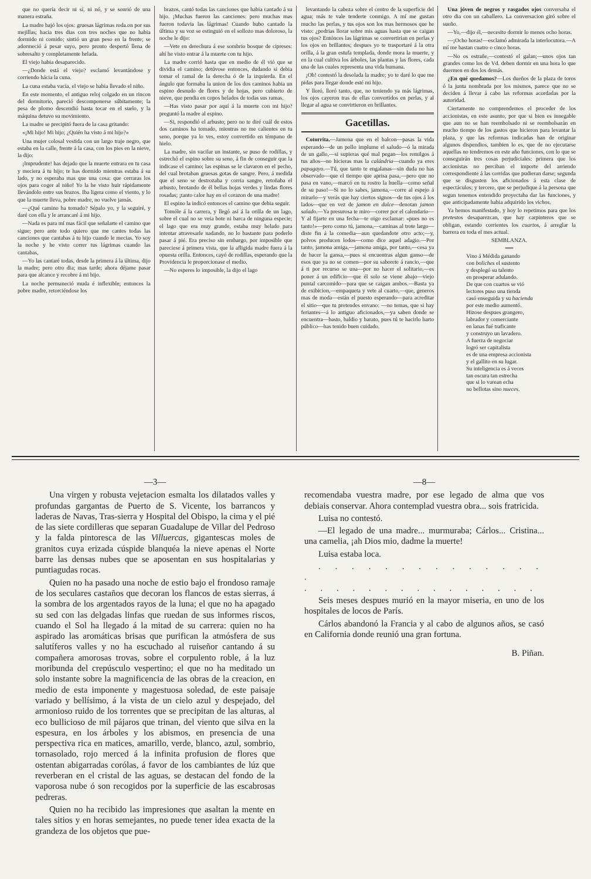que no quería decir ni sí, ni nó, y se sonrió de una manera estraña.
La madre bajó los ojos: gruesas lágrimas roda.on por sus mejillas; hacia tres dias con tres noches que no habia dormido ni comido; sintió un gran peso en la frente; se adormeció á pesar suyo, pero pronto despertó llena de sobresalto y completamente helada.
El viejo habia desaparecido.
—¿Donde está el viejo? esclamó levantándose y corriendo hácia la cuna.
La cuna estaba vacia, el viejo se habia llevado el niño.
En este momento, el antiguo reloj colgado en un rincon del dormitorio, pareció descomponerse súbitamente; la pesa de plomo descendió hasta tocar en el suelo, y la máquina detuvo su movimiento.
La madre se precipitó fuera de la casa gritando:
«¡Mi hijo! Mi hijo; ¿Quién ha visto á mi hijo?»
Una mujer colosal vestida con un largo traje negro, que estaba en la calle, frente á la casa, con los pies en la nieve, la dijo:
¡Imprudente! has dejado que la muerte entrara en tu casa y meciera á tu hijo; te has dormido mientras estaba á su lado, y no esperaba mas que una cosa: que cerraras los ojos para coger al niño! Yo la he visto huir rápidamente llevándolo entre sus brazos. Iba ligera como el viento, y lo que la muerte lleva, pobre madre, no vuelve jamás.
—¿Qué camino ha tomado? Sépalo yo, y la seguiré, y daré con ella y le arrancaré á mi hijo.
—Nada es para mí mas fácil que señalarte el camino que sigue; pero ante todo quiero que me cantes todas las canciones que cantabas á tu hijo cuando le mecias. Yo soy la noche y he visto correr tus lágrimas cuando las cantabas,
—Yo las cantaré todas, desde la primera á la última, dijo la madre; pero otro dia; mas tarde; ahora déjame pasar para que alcance y recobre á mi hijo.
La noche permaneció muda é inflexible; entonces la pobre madre, retorciéndose los
brazos, cantó todas las canciones que habia cantado á su hijo. ¡Muchas fueron las canciones: pero muchas mas fueron todavia las lágrimas! Cuando hubo cantado la última y su voz se estinguió en el sollozo mas doloroso, la noche le dijo:
—Vete en derechura á ese sombrio bosque de cipreses: ahí he visto entrar á la muerte con tu hijo.
La madre corrió hasta que en medio de él vió que se dividia el camino; detúvose entonces, dudando si debia tomar el ramal de la derecha ó de la izquierda. En el ángulo que formaba la union de los dos caminos habia un espino desnudo de flores y de hojas, pero cubierto de nieve, que pendia en copos helados de todas sus ramas.
—Has visto pasar por aquí á la muerte con mi hijo? preguntó la madre al espino.
—Si, respondió el arbusto; pero no te diré cuál de estos dos caminos ha tomado, mientras no me calientes en tu seno, porque ya lo ves, estoy convertido en témpano de hielo.
La madre, sin vacilar un instante, se puso de rodillas, y estrechó el espino sobre su seno, á fin de conseguir que la indicase el camino; las espinas se le clavaron en el pecho, del cual brotaban gruesas gotas de sangre. Pero, á medida que el seno se destrozaba y corria sangre, retoñaba el arbusto, brotando de él bellas hojas verdes y lindas flores rosadas; ¡tanto calor hay en el corazon de una madre!
El espino la indicó entonces el camino que debia seguir.
Tomóle á la carrera, y llegó así á la orilla de un lago, sobre el cual no se veia bote ni barca de ninguna especie; el lago que era muy grande, estaba muy helado para intentar atravesarle nadando, no lo bastante para poderlo pasar á pié. Era preciso sin embargo, por imposible que pareciese á primera vista, que la afligida madre fuera á la opuesta orilla. Entonces, cayó de rodillas, esperando que la Providencia le proporcionase el medio.
—No esperes lo imposible, la dijo el lago
levantando la cabeza sobre el centro de la superficie del agua; más te vale tenderte conmigo. A mí me gustan mucho las perlas, y tus ojos son los mas hermosos que he visto: ¿podrias llorar sobre mis aguas hasta que se caigan tus ojos? Entónces las lágrimas se convertirian en perlas y los ojos en brillantes; despues yo te trasportaré á la otra orilla, á la gran estufa templada, donde mora la muerte, y en la cual cultiva los árboles, las plantas y las flores, cada una de las cuales representa una vida humana.
¡Oh! contestó la desolada la madre; yo te daré lo que me pidas para llegar donde esté mi hijo.
Y lloró, lloró tanto, que, no teniendo ya más lágrimas, los ojos cayeron tras de ellas convertidos en perlas, y al llegar al agua se convirtieron en brillantes.
Gacetillas.
Cotorrita.—Jamona que en el balcon—pasas la vida esperando—de un pollo implume el saludo—ó la mirada de un gallo,—si supieras qué mal pegan—los remilgos á tus años—no hicieras mas la calándria—cuando ya eres papagayo.—Tú, que tanto te engalanas—sin duda no has observado—que el tiempo que aprisa pasa,—pero que no pasa en vano,—marcó en tu rostro la huella—como señal de su paso!—Si no lo sabes, jamona,—corre al espejo á mirarlo—y verás que hay ciertos signos—de tus ojos á los lados—que en vez de jamon en dulce—denotan jamon salado.—Ya presurosa te miro—correr por el calendario—Y al fijarte en una fecha—te oigo esclamar: «pues no es tanto!»—pero como tú, jamona,—caminas al trote largo—diste fin á la comedia—aun quedandote otro acto;—y, polvos producen lodos—como dice aquel adagio.—Por tanto, jamona amiga,—jamona amiga, por tanto,—cesa ya de hacer la gansa,—pues si encuentras algun ganso—de esos que ya no se comen—por su saborete á rancio,—que á ti por recurso se una—por no hacer el solitario,—es poner á un edificio—que él solo se viene abajo—viejo puntal carcomido—para que se caigan ambos.—Basta ya de exibicion,—empaqueta y vete al cuarto,—que, generos mas de moda—están el puesto esperando—para acreditar el sitio—que tu pretendes envano: —no temas, que si hay feriantes—á lo antiguo aficionados,—ya saben donde se encuentra—basto, baldio y barato, pues tú te hacirlo harto público—has tenido buen cuidado.
Una jóven de negros y rasgados ojos conversaba el otro dia con un caballero. La conversacion giró sobre el sueño.
—Yo,—dijo él,—necesito dormir lo menos ocho horas.
—¡Ocho horas!—esclamó admirada la interlocutora.—A mí me bastan cuatro o cinco horas.
—No os estrañe,—contestó el galan;—unos ojos tan grandes como los de Vd. deben dormir en una hora lo que duermen en dos los demás.
¿En qué quedamos?—Los dueños de la plaza de toros ó la junta nombrada por los mismos, parece que no se deciden á llevar á cabo las reformas acordadas por la autoridad.
Ciertamente no comprendemos el proceder de los accionistas, en este asunto, por que si bien es innegable que aun no se han reembolsado ni se reembolsarán en mucho tiempo de los gastos que hicieron para levantar la plaza, y que las reformas indicadas han de originar algunos dispendios, tambien lo es, que de no ejecutarse aquellas no tendremos en este año funciones, con lo que se conseguirán tres cosas perjudiciales: primera que los accionistas no perciban el importe del arriendo correspondiente á las corridas que pudieran darse; segunda que se disgusten los aficionados á esta clase de espectáculos; y tercero, que se perjudique á la persona que segun tenemos entendido proyectaba dar las funciones, y que anticipadamente habia adquirido los vichos.
Ya hemos manifestado, y hoy lo repetimos para que los pretestos desaparezcan, que hay carpinteros que se obligan, estando corrientes los cuartos, á arreglar la barrera en toda el mes actual.
SEMBLANZA.
══
Vino á Médida ganando
con boliches el sustento
y desplegó su talento
en prosperar adulando.
De que con cuartos se vió
lectores puso una tienda
casó enseguida y su hacienda
por este medio aumentó.
Hizose despues grangero,
labrador y comerciante
en lanas fué traficante
y construyo un lavadero.
A fuerza de negociar
logró ser capitalista
es de una empresa accionista
y el gallito en su lugar.
Su inteligencia es á veces
tan oscura tan estrecha
que si lo varean echa
no bellotas sino nueces.
—3—
Una virgen y robusta vejetacion esmalta los dilatados valles y profundas gargantas de Puerto de S. Vicente, los barrancos y laderas de Navas, Tras-sierra y Hospital del Obispo, la cima y el pié de las siete cordilleras que separan Guadalupe de Villar del Pedroso y la falda pintoresca de las Villuercas, gigantescas moles de granitos cuya erizada cúspide blanquéa la nieve apenas el Norte barre las densas nubes que se aposentan en sus hospitalarias y puntiagudas rocas.
Quien no ha pasado una noche de estio bajo el frondoso ramaje de los seculares castaños que decoran los flancos de estas sierras, á la sombra de los argentados rayos de la luna; el que no ha apagado su sed con las delgadas linfas que ruedan de sus informes riscos, cuando el Sol ha llegado á la mitad de su carrera: quien no ha aspirado las aromáticas brisas que purifican la atmósfera de sus salutíferos valles y no ha escuchado al ruiseñor cantando á su compañera amorosas trovas, sobre el corpulento roble, á la luz moribunda del crepúsculo vespertino; el que no ha meditado un solo instante sobre la magnificencia de las obras de la creacion, en medio de esta imponente y magestuosa soledad, de este paisaje variado y bellísimo, á la vista de un cielo azul y despejado, del armonioso ruido de los torrentes que se precipitan de las alturas, al eco bullicioso de mil pájaros que trinan, del viento que silva en la espesura, en los árboles y los abismos, en presencia de una perspectiva rica en matices, amarillo, verde, blanco, azul, sombrio, tornasolado, rojo merced á la infinita profusion de flores que ostentan abigarradas corólas, á favor de los cambiantes de lúz que reverberan en el cristal de las aguas, se destacan del fondo de la vaporosa nube ó son recogidos por la superficie de las escabrosas pedreras.
Quien no ha recibido las impresiones que asaltan la mente en tales sitios y en horas semejantes, no puede tener idea exacta de la grandeza de los objetos que pue-
—8—
recomendaba vuestra madre, por ese legado de alma que vos debiais conservar. Ahora contemplad vuestra obra... sois fratricida.
Luisa no contestó.
—El legado de una madre... murmuraba; Cárlos... Cristina... una camelia, ¡ah Dios mio, dadme la muerte!
Luisa estaba loca.
. . . . . . . . . . . . . . .
. . . . . . . . . . . . . . .
Seis meses despues murió en la mayor miseria, en uno de los hospitales de locos de París.
Cárlos abandonó la Francia y al cabo de algunos años, se casó en California donde reunió una gran fortuna.
B. Piñan.